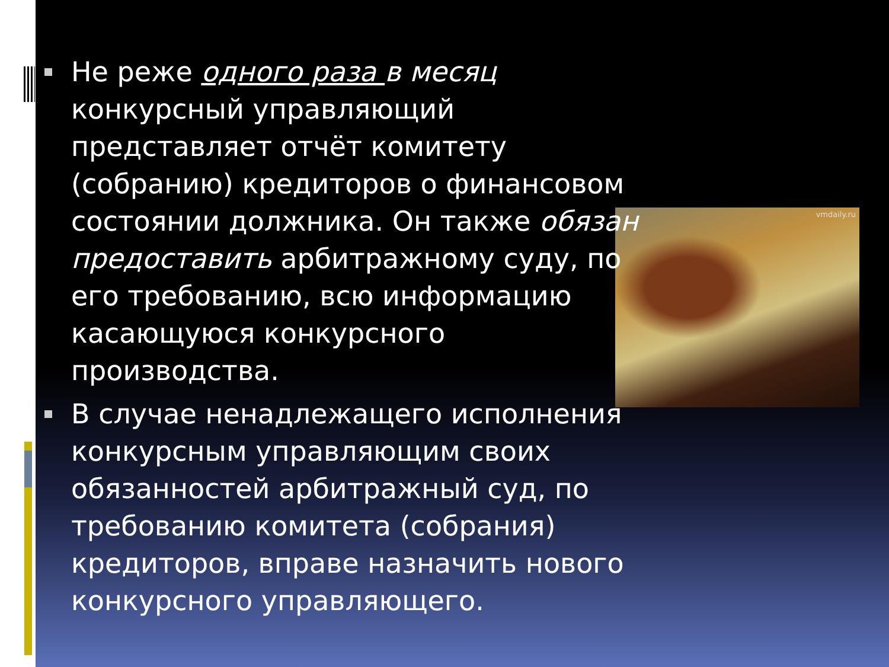vmdaily.ru
Не реже одного раза в месяц конкурсный управляющий представляет отчёт комитету (собранию) кредиторов о финансовом состоянии должника. Он также обязан предоставить арбитражному суду, по его требованию, всю информацию касающуюся конкурсного производства.
В случае ненадлежащего исполнения конкурсным управляющим своих обязанностей арбитражный суд, по требованию комитета (собрания) кредиторов, вправе назначить нового конкурсного управляющего.